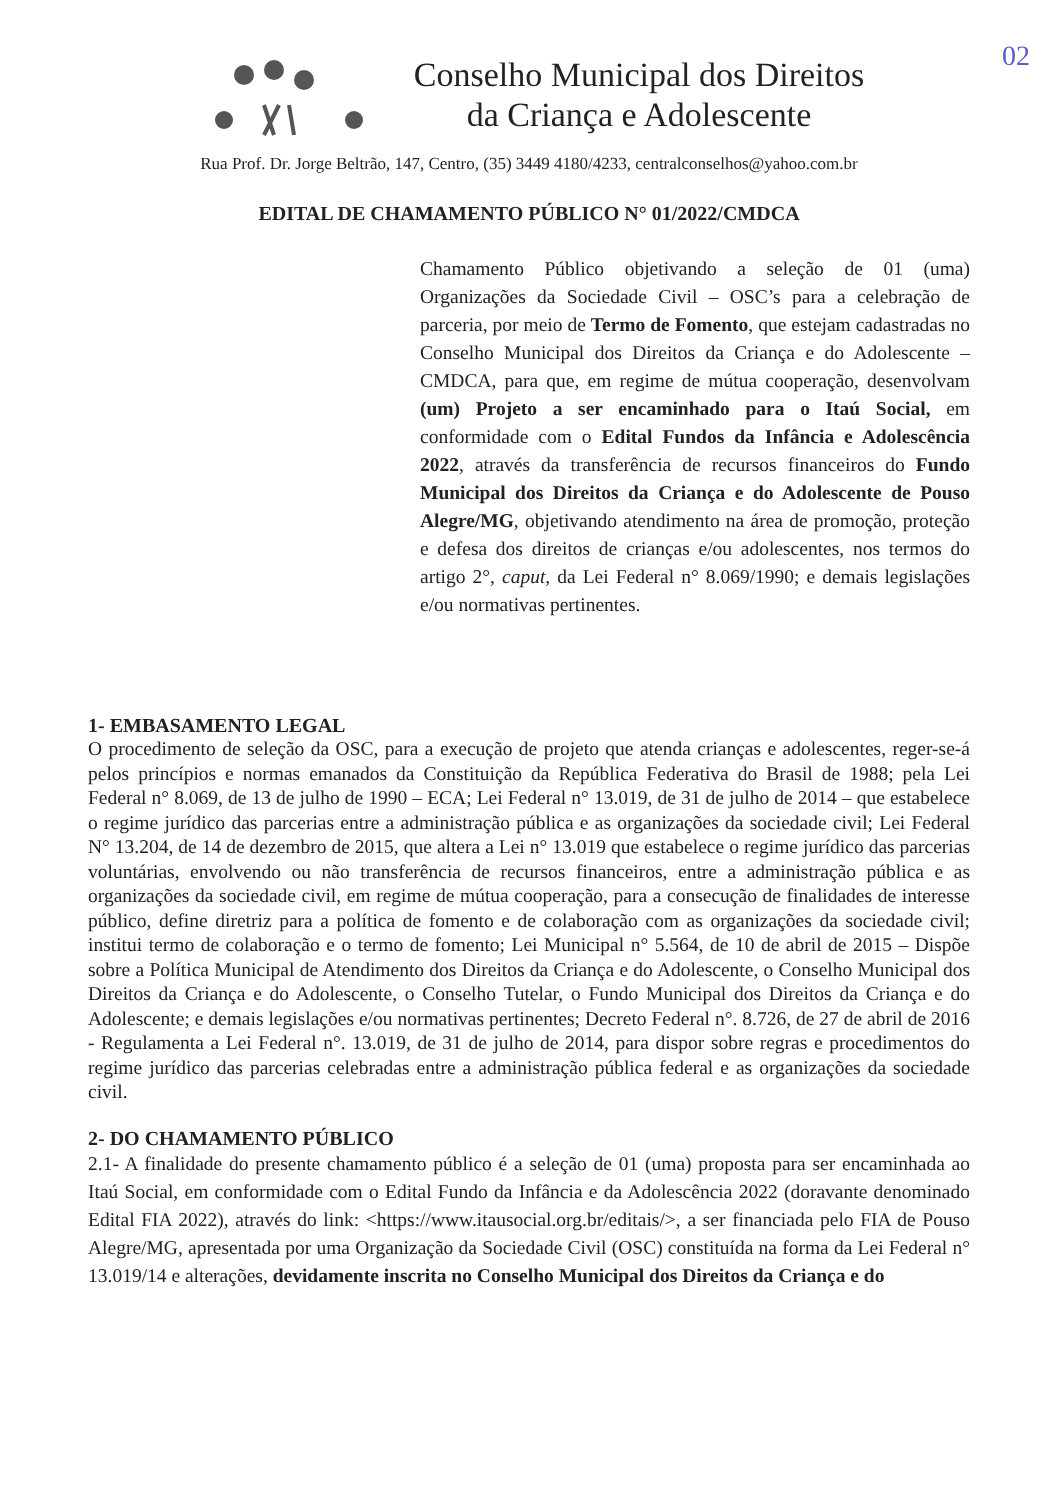02
Conselho Municipal dos Direitos
da Criança e Adolescente
Rua Prof. Dr. Jorge Beltrão, 147, Centro, (35) 3449 4180/4233, centralconselhos@yahoo.com.br
EDITAL DE CHAMAMENTO PÚBLICO N° 01/2022/CMDCA
Chamamento Público objetivando a seleção de 01 (uma) Organizações da Sociedade Civil – OSC’s para a celebração de parceria, por meio de Termo de Fomento, que estejam cadastradas no Conselho Municipal dos Direitos da Criança e do Adolescente – CMDCA, para que, em regime de mútua cooperação, desenvolvam (um) Projeto a ser encaminhado para o Itaú Social, em conformidade com o Edital Fundos da Infância e Adolescência 2022, através da transferência de recursos financeiros do Fundo Municipal dos Direitos da Criança e do Adolescente de Pouso Alegre/MG, objetivando atendimento na área de promoção, proteção e defesa dos direitos de crianças e/ou adolescentes, nos termos do artigo 2°, caput, da Lei Federal n° 8.069/1990; e demais legislações e/ou normativas pertinentes.
1- EMBASAMENTO LEGAL
O procedimento de seleção da OSC, para a execução de projeto que atenda crianças e adolescentes, reger-se-á pelos princípios e normas emanados da Constituição da República Federativa do Brasil de 1988; pela Lei Federal n° 8.069, de 13 de julho de 1990 – ECA; Lei Federal n° 13.019, de 31 de julho de 2014 – que estabelece o regime jurídico das parcerias entre a administração pública e as organizações da sociedade civil; Lei Federal N° 13.204, de 14 de dezembro de 2015, que altera a Lei n° 13.019 que estabelece o regime jurídico das parcerias voluntárias, envolvendo ou não transferência de recursos financeiros, entre a administração pública e as organizações da sociedade civil, em regime de mútua cooperação, para a consecução de finalidades de interesse público, define diretriz para a política de fomento e de colaboração com as organizações da sociedade civil; institui termo de colaboração e o termo de fomento; Lei Municipal n° 5.564, de 10 de abril de 2015 – Dispõe sobre a Política Municipal de Atendimento dos Direitos da Criança e do Adolescente, o Conselho Municipal dos Direitos da Criança e do Adolescente, o Conselho Tutelar, o Fundo Municipal dos Direitos da Criança e do Adolescente; e demais legislações e/ou normativas pertinentes; Decreto Federal n°. 8.726, de 27 de abril de 2016 - Regulamenta a Lei Federal n°. 13.019, de 31 de julho de 2014, para dispor sobre regras e procedimentos do regime jurídico das parcerias celebradas entre a administração pública federal e as organizações da sociedade civil.
2- DO CHAMAMENTO PÚBLICO
2.1- A finalidade do presente chamamento público é a seleção de 01 (uma) proposta para ser encaminhada ao Itaú Social, em conformidade com o Edital Fundo da Infância e da Adolescência 2022 (doravante denominado Edital FIA 2022), através do link: <https://www.itausocial.org.br/editais/>, a ser financiada pelo FIA de Pouso Alegre/MG, apresentada por uma Organização da Sociedade Civil (OSC) constituída na forma da Lei Federal n° 13.019/14 e alterações, devidamente inscrita no Conselho Municipal dos Direitos da Criança e do